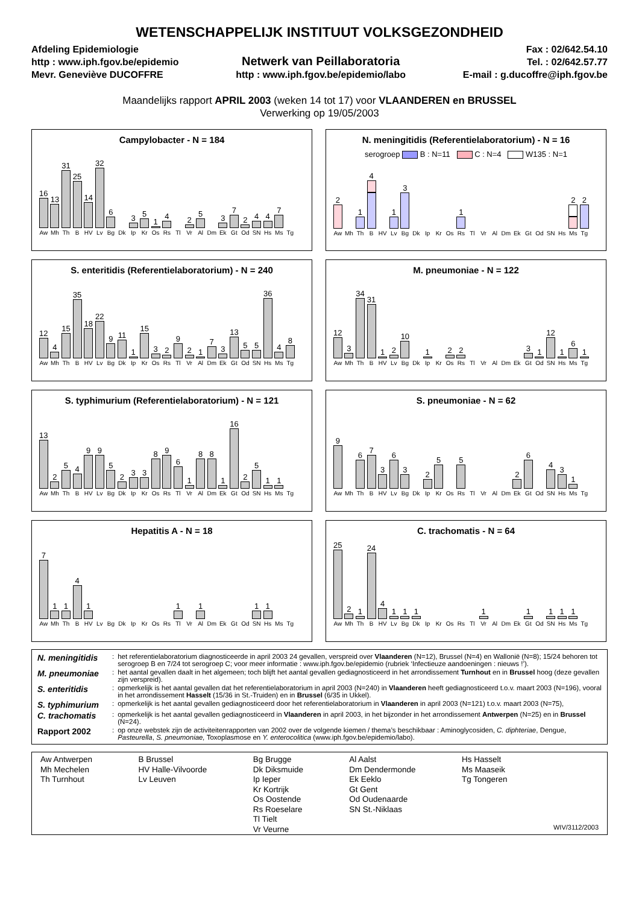WETENSCHAPPELIJK INSTITUUT VOLKSGEZONDHEID
Afdeling Epidemiologie
http : www.iph.fgov.be/epidemio
Mevr. Geneviève DUCOFFRE
Netwerk van Peillaboratoria
http : www.iph.fgov.be/epidemio/labo
Fax : 02/642.54.10
Tel. : 02/642.57.77
E-mail : g.ducoffre@iph.fgov.be
Maandelijks rapport APRIL 2003 (weken 14 tot 17) voor VLAANDEREN en BRUSSEL
Verwerking op 19/05/2003
Campylobacter - N = 184
16
Aw
13
Mh
31
Th
25
B
14
HV
32
Lv
6
Bg
Dk
3
Ip
5
Kr
1
Os
4
Rs
Tl
2
Vr
5
Al
Dm
3
Ek
7
Gt
2
Od
4
SN
4
Hs
7
Ms
Tg
N. meningitidis (Referentielaboratorium) - N = 16
serogroep B : N=11 C : N=4 W135 : N=1
2
Aw
Mh
1
Th
4
B
HV
1
Lv
3
Bg
Dk
Ip
Kr
Os
1
Rs
Tl
Vr
Al
Dm
Ek
Gt
Od
SN
Hs
2
Ms
2
Tg
S. enteritidis (Referentielaboratorium) - N = 240
12
Aw
4
Mh
15
Th
35
B
18
HV
22
Lv
9
Bg
11
Dk
1
Ip
15
Kr
3
Os
2
Rs
9
Tl
2
Vr
1
Al
7
Dm
3
Ek
13
Gt
5
Od
5
SN
36
Hs
4
Ms
8
Tg
M. pneumoniae - N = 122
12
Aw
3
Mh
34
Th
31
B
1
HV
2
Lv
10
Bg
Dk
1
Ip
Kr
2
Os
2
Rs
Tl
Vr
Al
Dm
Ek
3
Gt
1
Od
12
SN
1
Hs
6
Ms
1
Tg
S. typhimurium (Referentielaboratorium) - N = 121
13
Aw
2
Mh
5
Th
4
B
9
HV
9
Lv
5
Bg
2
Dk
3
Ip
3
Kr
8
Os
9
Rs
6
Tl
1
Vr
8
Al
8
Dm
1
Ek
16
Gt
2
Od
5
SN
1
Hs
1
Ms
Tg
S. pneumoniae - N = 62
9
Aw
Mh
6
Th
7
B
3
HV
6
Lv
3
Bg
Dk
2
Ip
5
Kr
Os
5
Rs
Tl
Vr
Al
Dm
2
Ek
6
Gt
Od
4
SN
3
Hs
1
Ms
Tg
Hepatitis A - N = 18
7
Aw
1
Mh
1
Th
4
B
1
HV
Lv
Bg
Dk
Ip
Kr
Os
Rs
1
Tl
Vr
1
Al
Dm
Ek
Gt
Od
1
SN
1
Hs
Ms
Tg
C. trachomatis - N = 64
25
Aw
2
Mh
1
Th
24
B
4
HV
1
Lv
1
Bg
1
Dk
Ip
Kr
Os
Rs
Tl
1
Vr
Al
Dm
Ek
1
Gt
Od
1
SN
1
Hs
1
Ms
Tg
| N. meningitidis | : | het referentielaboratorium diagnosticeerde in april 2003 24 gevallen, verspreid over Vlaanderen (N=12), Brussel (N=4) en Wallonië (N=8); 15/24 behoren tot serogroep B en 7/24 tot serogroep C; voor meer informatie : www.iph.fgov.be/epidemio (rubriek ‘Infectieuze aandoeningen : nieuws !’). |
| M. pneumoniae | : | het aantal gevallen daalt in het algemeen; toch blijft het aantal gevallen gediagnosticeerd in het arrondissement Turnhout en in Brussel hoog (deze gevallen zijn verspreid). |
| S. enteritidis | : | opmerkelijk is het aantal gevallen dat het referentielaboratorium in april 2003 (N=240) in Vlaanderen heeft gediagnosticeerd t.o.v. maart 2003 (N=196), vooral in het arrondissement Hasselt (15/36 in St.-Truiden) en in Brussel (6/35 in Ukkel). |
| S. typhimurium | : | opmerkelijk is het aantal gevallen gediagnosticeerd door het referentielaboratorium in Vlaanderen in april 2003 (N=121) t.o.v. maart 2003 (N=75), |
| C. trachomatis | : | opmerkelijk is het aantal gevallen gediagnosticeerd in Vlaanderen in april 2003, in het bijzonder in het arrondissement Antwerpen (N=25) en in Brussel (N=24). |
| Rapport 2002 | : | op onze webstek zijn de activiteitenrapporten van 2002 over de volgende kiemen / thema’s beschikbaar : Aminoglycosiden, C. diphteriae , Dengue, Pasteurella , S. pneumoniae, Toxoplasmose en Y. enterocolitica (www.iph.fgov.be/epidemio/labo). |
Aw Antwerpen
Mh Mechelen
Th Turnhout
B Brussel
HV Halle-Vilvoorde
Lv Leuven
Bg Brugge
Dk Diksmuide
Ip Ieper
Kr Kortrijk
Os Oostende
Rs Roeselare
Tl Tielt
Vr Veurne
Al Aalst
Dm Dendermonde
Ek Eeklo
Gt Gent
Od Oudenaarde
SN St.-Niklaas
Hs Hasselt
Ms Maaseik
Tg Tongeren
WIV/3112/2003